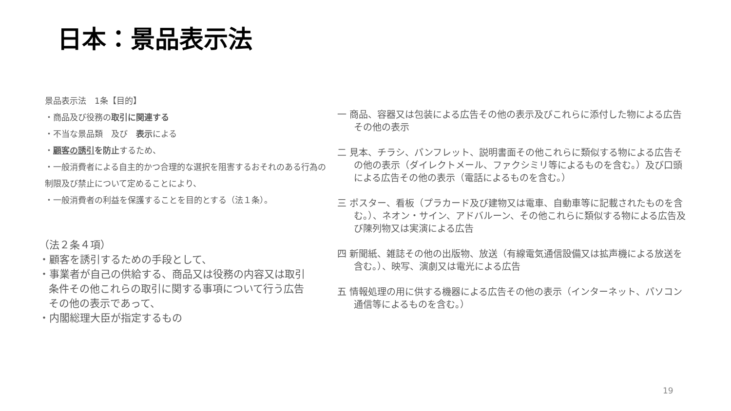日本：景品表示法
景品表示法　1条【目的】
・商品及び役務の取引に関連する
・不当な景品類　及び　表示による
・顧客の誘引を防止するため、
・一般消費者による自主的かつ合理的な選択を阻害するおそれのある行為の制限及び禁止について定めることにより、
・一般消費者の利益を保護することを目的とする（法１条）。
（法２条４項）
・顧客を誘引するための手段として、
・事業者が自己の供給する、商品又は役務の内容又は取引条件その他これらの取引に関する事項について行う広告その他の表示であって、
・内閣総理大臣が指定するもの
一 商品、容器又は包装による広告その他の表示及びこれらに添付した物による広告その他の表示
二 見本、チラシ、パンフレット、説明書面その他これらに類似する物による広告その他の表示（ダイレクトメール、ファクシミリ等によるものを含む。）及び口頭による広告その他の表示（電話によるものを含む。）
三 ポスター、看板（プラカード及び建物又は電車、自動車等に記載されたものを含む。）、ネオン・サイン、アドバルーン、その他これらに類似する物による広告及び陳列物又は実演による広告
四 新聞紙、雑誌その他の出版物、放送（有線電気通信設備又は拡声機による放送を含む。）、映写、演劇又は電光による広告
五 情報処理の用に供する機器による広告その他の表示（インターネット、パソコン通信等によるものを含む。）
19